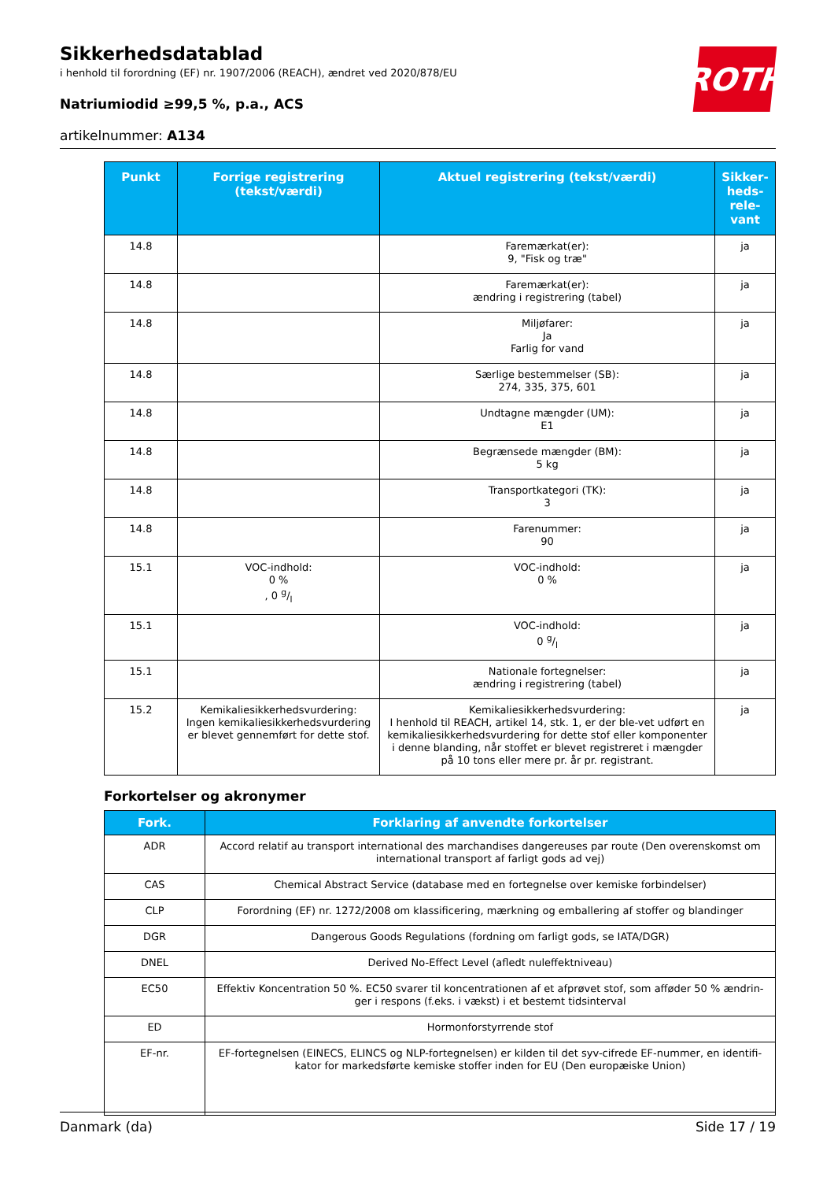Sikkerhedsdatablad
i henhold til forordning (EF) nr. 1907/2006 (REACH), ændret ved 2020/878/EU
Natriumiodid ≥99,5 %, p.a., ACS
artikelnummer: A134
ROTH
| Punkt | Forrige registrering (tekst/værdi) | Aktuel registrering (tekst/værdi) | Sikker-heds-rele-vant |
| --- | --- | --- | --- |
| 14.8 | | Faremærkat(er): 9, "Fisk og træ" | ja |
| 14.8 | | Faremærkat(er): ændring i registrering (tabel) | ja |
| 14.8 | | Miljøfarer: Ja Farlig for vand | ja |
| 14.8 | | Særlige bestemmelser (SB): 274, 335, 375, 601 | ja |
| 14.8 | | Undtagne mængder (UM): E1 | ja |
| 14.8 | | Begrænsede mængder (BM): 5 kg | ja |
| 14.8 | | Transportkategori (TK): 3 | ja |
| 14.8 | | Farenummer: 90 | ja |
| 15.1 | VOC-indhold: 0 % , 0 g/l | VOC-indhold: 0 % | ja |
| 15.1 | | VOC-indhold: 0 g/l | ja |
| 15.1 | | Nationale fortegnelser: ændring i registrering (tabel) | ja |
| 15.2 | Kemikaliesikkerhedsvurdering: Ingen kemikaliesikkerhedsvurdering er blevet gennemført for dette stof. | Kemikaliesikkerhedsvurdering: I henhold til REACH, artikel 14, stk. 1, er der ble-vet udført en kemikaliesikkerhedsvurdering for dette stof eller komponenter i denne blanding, når stoffet er blevet registreret i mængder på 10 tons eller mere pr. år pr. registrant. | ja |
Forkortelser og akronymer
| Fork. | Forklaring af anvendte forkortelser |
| --- | --- |
| ADR | Accord relatif au transport international des marchandises dangereuses par route (Den overenskomst om international transport af farligt gods ad vej) |
| CAS | Chemical Abstract Service (database med en fortegnelse over kemiske forbindelser) |
| CLP | Forordning (EF) nr. 1272/2008 om klassificering, mærkning og emballering af stoffer og blandinger |
| DGR | Dangerous Goods Regulations (fordning om farligt gods, se IATA/DGR) |
| DNEL | Derived No-Effect Level (afledt nuleffektniveau) |
| EC50 | Effektiv Koncentration 50 %. EC50 svarer til koncentrationen af et afprøvet stof, som afføder 50 % ændrin-ger i respons (f.eks. i vækst) i et bestemt tidsinterval |
| ED | Hormonforstyrrende stof |
| EF-nr. | EF-fortegnelsen (EINECS, ELINCS og NLP-fortegnelsen) er kilden til det syv-cifrede EF-nummer, en identifi-kator for markedsførte kemiske stoffer inden for EU (Den europæiske Union) |
Danmark (da) Side 17 / 19